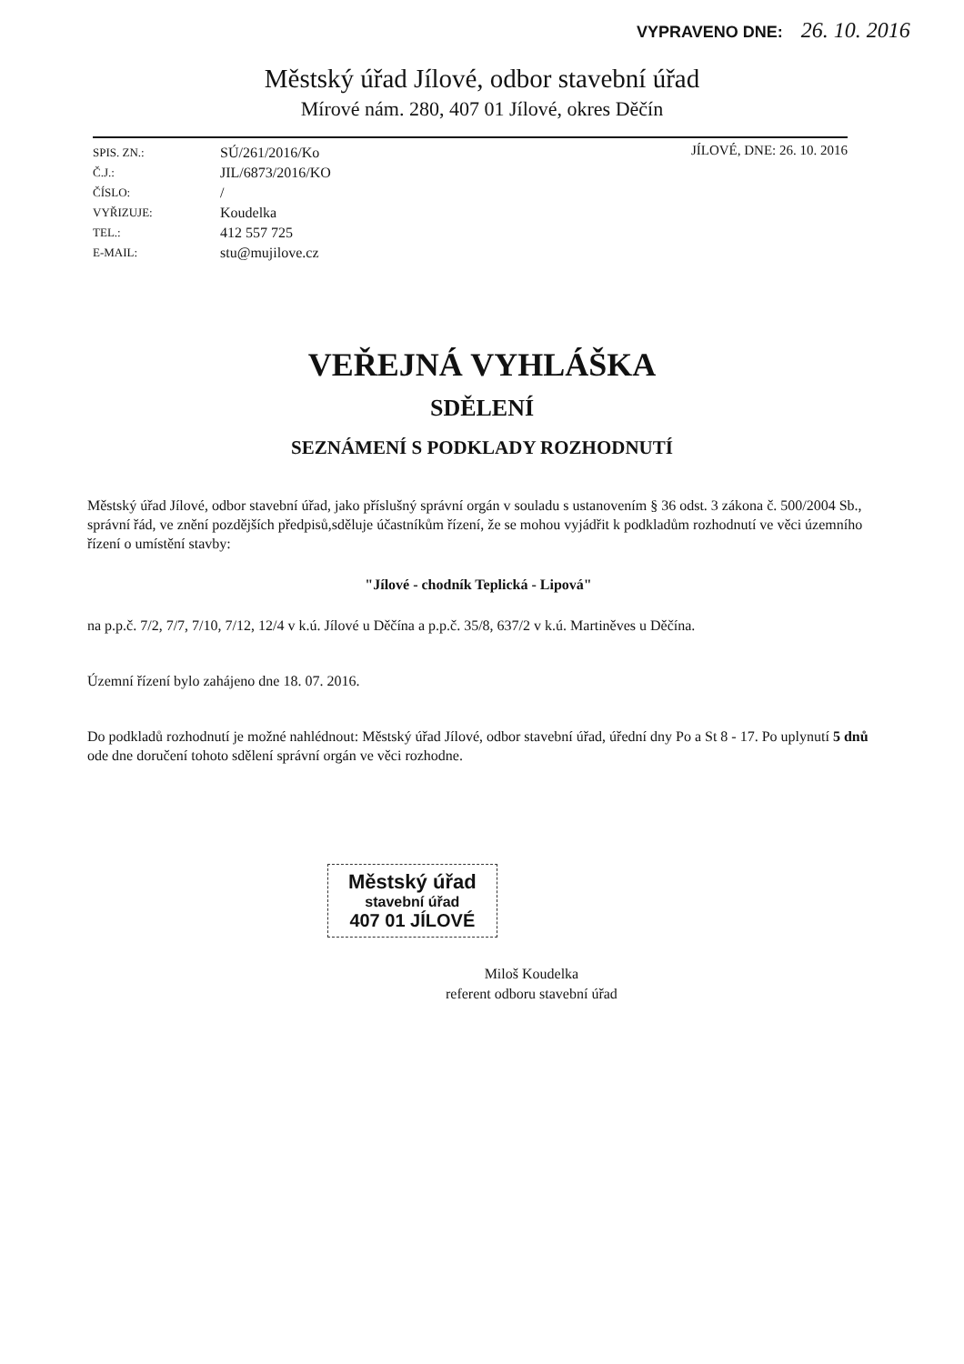VYPRAVENO DNE: 26. 10. 2016
Městský úřad Jílové, odbor stavební úřad
Mírové nám. 280, 407 01 Jílové, okres Děčín
SPIS. ZN.:
Č.J.:
ČÍSLO:
VYŘIZUJE:
TEL.:
E-MAIL:
SÚ/261/2016/Ko
JIL/6873/2016/KO
/
Koudelka
412 557 725
stu@mujilove.cz
JÍLOVÉ, DNE: 26. 10. 2016
VEŘEJNÁ VYHLÁŠKA
SDĚLENÍ
SEZNÁMENÍ S PODKLADY ROZHODNUTÍ
Městský úřad Jílové, odbor stavební úřad, jako příslušný správní orgán v souladu s ustanovením § 36 odst. 3 zákona č. 500/2004 Sb., správní řád, ve znění pozdějších předpisů,sděluje účastníkům řízení, že se mohou vyjádřit k podkladům rozhodnutí ve věci územního řízení o umístění stavby:
"Jílové - chodník Teplická - Lipová"
na p.p.č. 7/2, 7/7, 7/10, 7/12, 12/4 v k.ú. Jílové u Děčína a p.p.č. 35/8, 637/2 v k.ú. Martiněves u Děčína.
Územní řízení bylo zahájeno dne 18. 07. 2016.
Do podkladů rozhodnutí je možné nahlédnout: Městský úřad Jílové, odbor stavební úřad, úřední dny Po a St 8 - 17. Po uplynutí 5 dnů ode dne doručení tohoto sdělení správní orgán ve věci rozhodne.
Městský úřad
stavební úřad
407 01 JÍLOVÉ
Miloš Koudelka
referent odboru stavební úřad